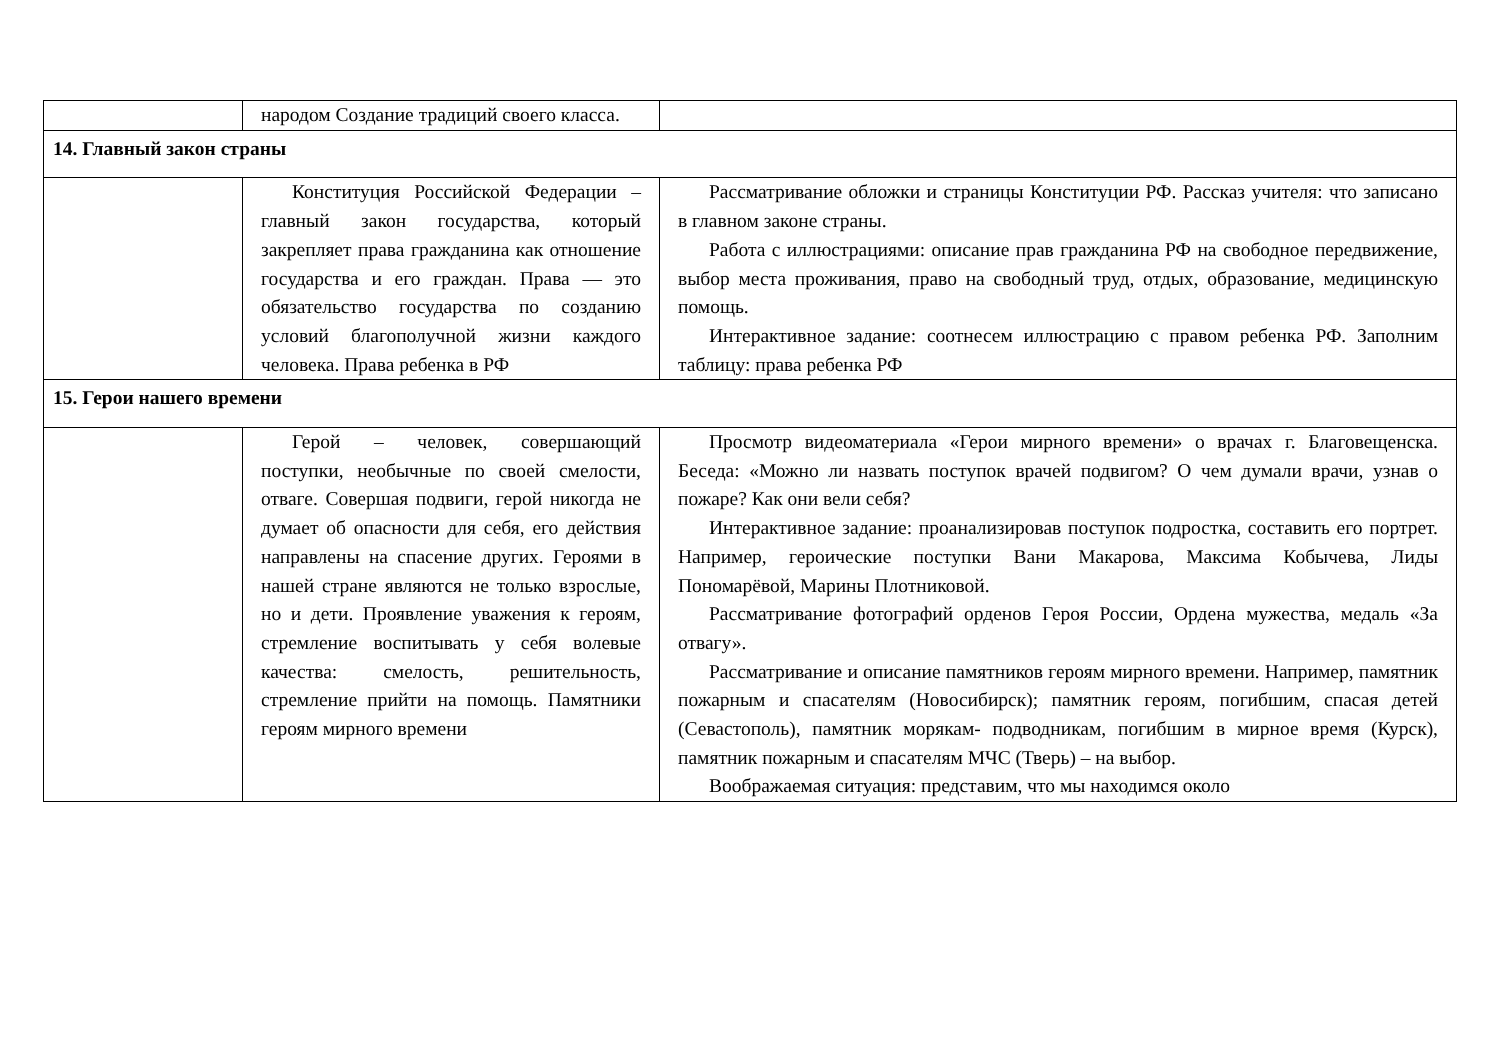| | народом Создание традиций своего класса. | |
| 14. Главный закон страны | | |
| | Конституция Российской Федерации – главный закон государства, который закрепляет права гражданина как отношение государства и его граждан. Права — это обязательство государства по созданию условий благополучной жизни каждого человека. Права ребенка в РФ | Рассматривание обложки и страницы Конституции РФ. Рассказ учителя: что записано в главном законе страны. Работа с иллюстрациями: описание прав гражданина РФ на свободное передвижение, выбор места проживания, право на свободный труд, отдых, образование, медицинскую помощь. Интерактивное задание: соотнесем иллюстрацию с правом ребенка РФ. Заполним таблицу: права ребенка РФ |
| 15. Герои нашего времени | | |
| | Герой – человек, совершающий поступки, необычные по своей смелости, отваге. Совершая подвиги, герой никогда не думает об опасности для себя, его действия направлены на спасение других. Героями в нашей стране являются не только взрослые, но и дети. Проявление уважения к героям, стремление воспитывать у себя волевые качества: смелость, решительность, стремление прийти на помощь. Памятники героям мирного времени | Просмотр видеоматериала «Герои мирного времени» о врачах г. Благовещенска. Беседа: «Можно ли назвать поступок врачей подвигом? О чем думали врачи, узнав о пожаре? Как они вели себя? Интерактивное задание: проанализировав поступок подростка, составить его портрет. Например, героические поступки Вани Макарова, Максима Кобычева, Лиды Пономарёвой, Марины Плотниковой. Рассматривание фотографий орденов Героя России, Ордена мужества, медаль «За отвагу». Рассматривание и описание памятников героям мирного времени. Например, памятник пожарным и спасателям (Новосибирск); памятник героям, погибшим, спасая детей (Севастополь), памятник морякам- подводникам, погибшим в мирное время (Курск), памятник пожарным и спасателям МЧС (Тверь) – на выбор. Воображаемая ситуация: представим, что мы находимся около |